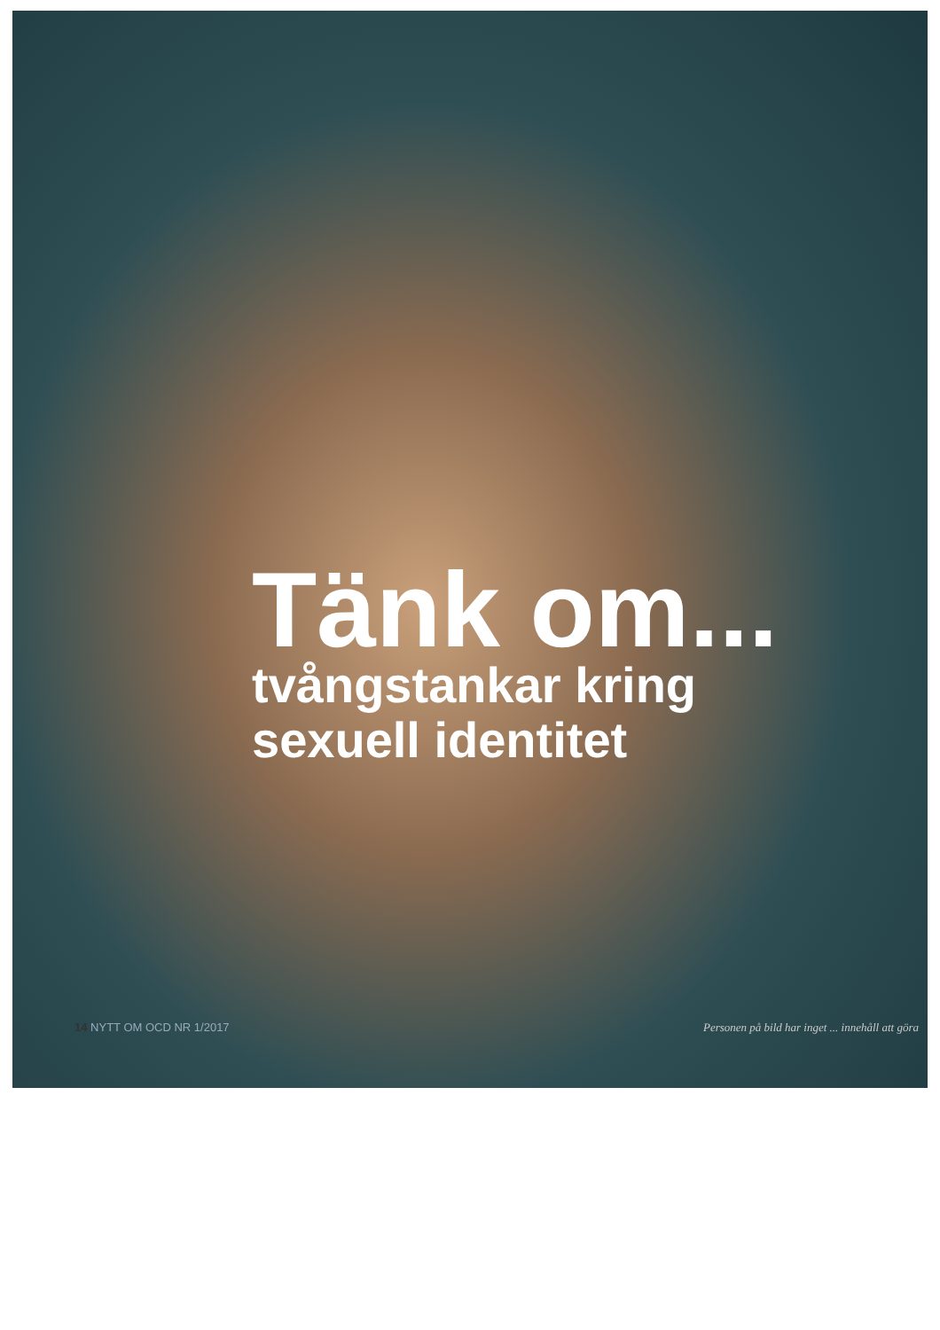Tänk om...
tvångstankar kring
sexuell identitet
14 NYTT OM OCD NR 1/2017 Personen på bild har inget ... innehåll att göra